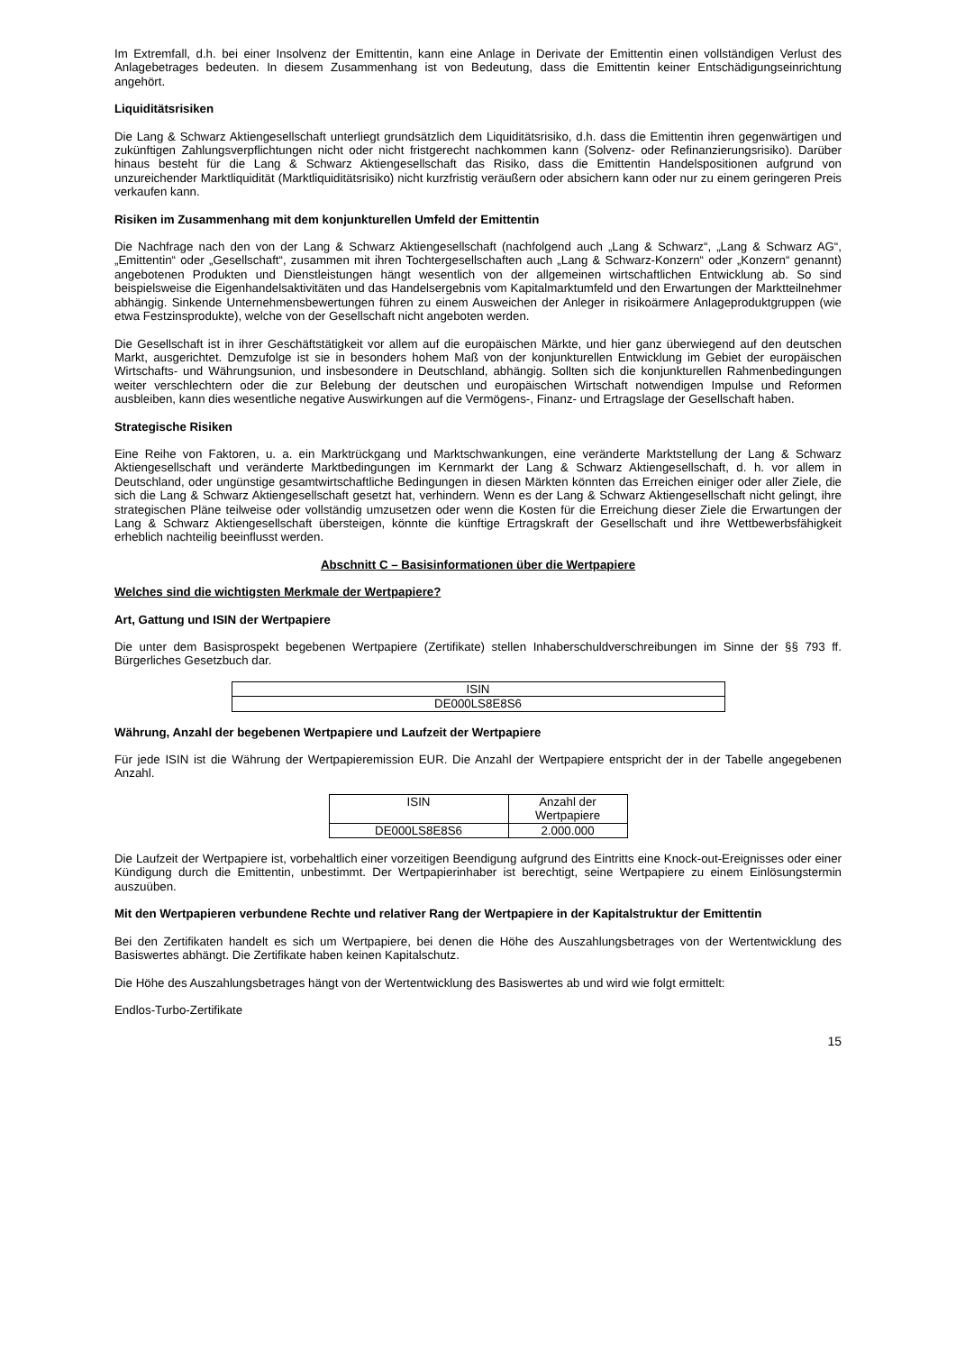Im Extremfall, d.h. bei einer Insolvenz der Emittentin, kann eine Anlage in Derivate der Emittentin einen vollständigen Verlust des Anlagebetrages bedeuten. In diesem Zusammenhang ist von Bedeutung, dass die Emittentin keiner Entschädigungseinrichtung angehört.
Liquiditätsrisiken
Die Lang & Schwarz Aktiengesellschaft unterliegt grundsätzlich dem Liquiditätsrisiko, d.h. dass die Emittentin ihren gegenwärtigen und zukünftigen Zahlungsverpflichtungen nicht oder nicht fristgerecht nachkommen kann (Solvenz- oder Refinanzierungsrisiko). Darüber hinaus besteht für die Lang & Schwarz Aktiengesellschaft das Risiko, dass die Emittentin Handelspositionen aufgrund von unzureichender Marktliquidität (Marktliquiditätsrisiko) nicht kurzfristig veräußern oder absichern kann oder nur zu einem geringeren Preis verkaufen kann.
Risiken im Zusammenhang mit dem konjunkturellen Umfeld der Emittentin
Die Nachfrage nach den von der Lang & Schwarz Aktiengesellschaft (nachfolgend auch „Lang & Schwarz“, „Lang & Schwarz AG“, „Emittentin“ oder „Gesellschaft“, zusammen mit ihren Tochtergesellschaften auch „Lang & Schwarz-Konzern“ oder „Konzern“ genannt) angebotenen Produkten und Dienstleistungen hängt wesentlich von der allgemeinen wirtschaftlichen Entwicklung ab. So sind beispielsweise die Eigenhandelsaktivitäten und das Handelsergebnis vom Kapitalmarktumfeld und den Erwartungen der Marktteilnehmer abhängig. Sinkende Unternehmensbewertungen führen zu einem Ausweichen der Anleger in risikoärmere Anlageproduktgruppen (wie etwa Festzinsprodukte), welche von der Gesellschaft nicht angeboten werden.
Die Gesellschaft ist in ihrer Geschäftstätigkeit vor allem auf die europäischen Märkte, und hier ganz überwiegend auf den deutschen Markt, ausgerichtet. Demzufolge ist sie in besonders hohem Maß von der konjunkturellen Entwicklung im Gebiet der europäischen Wirtschafts- und Währungsunion, und insbesondere in Deutschland, abhängig. Sollten sich die konjunkturellen Rahmenbedingungen weiter verschlechtern oder die zur Belebung der deutschen und europäischen Wirtschaft notwendigen Impulse und Reformen ausbleiben, kann dies wesentliche negative Auswirkungen auf die Vermögens-, Finanz- und Ertragslage der Gesellschaft haben.
Strategische Risiken
Eine Reihe von Faktoren, u. a. ein Marktrückgang und Marktschwankungen, eine veränderte Marktstellung der Lang & Schwarz Aktiengesellschaft und veränderte Marktbedingungen im Kernmarkt der Lang & Schwarz Aktiengesellschaft, d. h. vor allem in Deutschland, oder ungünstige gesamtwirtschaftliche Bedingungen in diesen Märkten könnten das Erreichen einiger oder aller Ziele, die sich die Lang & Schwarz Aktiengesellschaft gesetzt hat, verhindern. Wenn es der Lang & Schwarz Aktiengesellschaft nicht gelingt, ihre strategischen Pläne teilweise oder vollständig umzusetzen oder wenn die Kosten für die Erreichung dieser Ziele die Erwartungen der Lang & Schwarz Aktiengesellschaft übersteigen, könnte die künftige Ertragskraft der Gesellschaft und ihre Wettbewerbsfähigkeit erheblich nachteilig beeinflusst werden.
Abschnitt C – Basisinformationen über die Wertpapiere
Welches sind die wichtigsten Merkmale der Wertpapiere?
Art, Gattung und ISIN der Wertpapiere
Die unter dem Basisprospekt begebenen Wertpapiere (Zertifikate) stellen Inhaberschuldverschreibungen im Sinne der §§ 793 ff. Bürgerliches Gesetzbuch dar.
| ISIN |
| --- |
| DE000LS8E8S6 |
Währung, Anzahl der begebenen Wertpapiere und Laufzeit der Wertpapiere
Für jede ISIN ist die Währung der Wertpapieremission EUR. Die Anzahl der Wertpapiere entspricht der in der Tabelle angegebenen Anzahl.
| ISIN | Anzahl der Wertpapiere |
| --- | --- |
| DE000LS8E8S6 | 2.000.000 |
Die Laufzeit der Wertpapiere ist, vorbehaltlich einer vorzeitigen Beendigung aufgrund des Eintritts eine Knock-out-Ereignisses oder einer Kündigung durch die Emittentin, unbestimmt. Der Wertpapierinhaber ist berechtigt, seine Wertpapiere zu einem Einlösungstermin auszuüben.
Mit den Wertpapieren verbundene Rechte und relativer Rang der Wertpapiere in der Kapitalstruktur der Emittentin
Bei den Zertifikaten handelt es sich um Wertpapiere, bei denen die Höhe des Auszahlungsbetrages von der Wertentwicklung des Basiswertes abhängt. Die Zertifikate haben keinen Kapitalschutz.
Die Höhe des Auszahlungsbetrages hängt von der Wertentwicklung des Basiswertes ab und wird wie folgt ermittelt:
Endlos-Turbo-Zertifikate
15